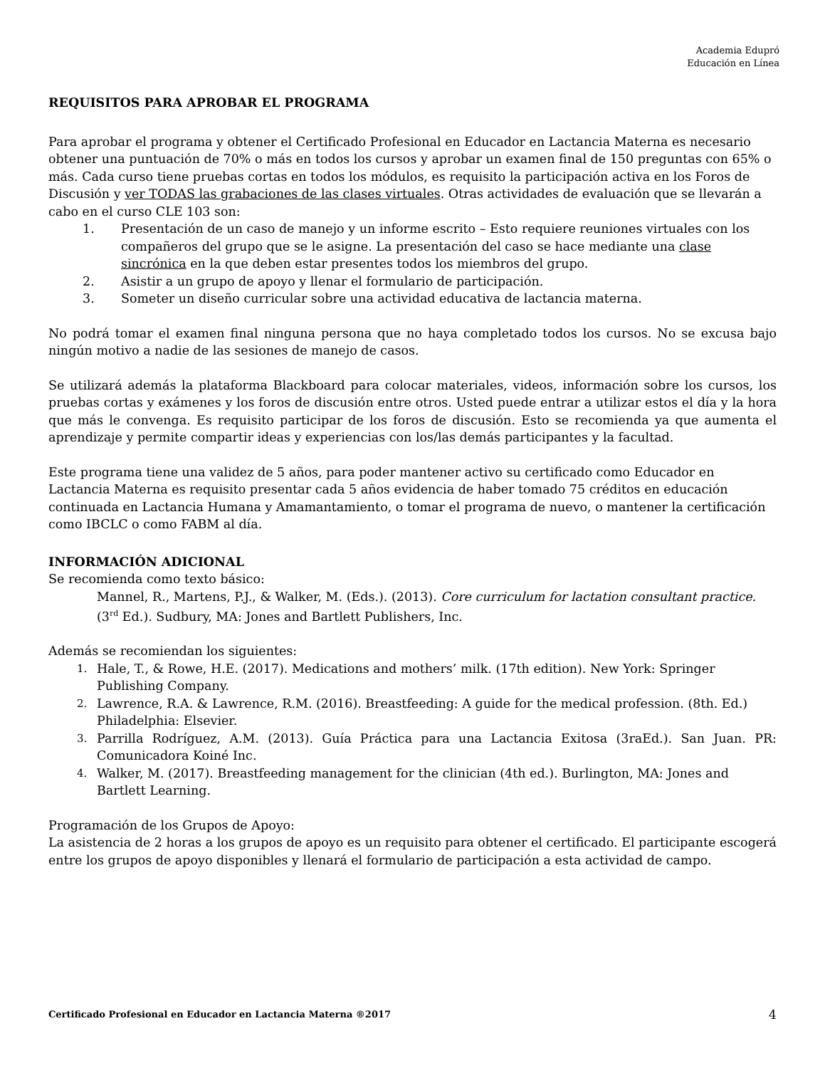Academia Edupró
Educación en Línea
REQUISITOS PARA APROBAR EL PROGRAMA
Para aprobar el programa y obtener el Certificado Profesional en Educador en Lactancia Materna es necesario obtener una puntuación de 70% o más en todos los cursos y aprobar un examen final de 150 preguntas con 65% o más. Cada curso tiene pruebas cortas en todos los módulos, es requisito la participación activa en los Foros de Discusión y ver TODAS las grabaciones de las clases virtuales. Otras actividades de evaluación que se llevarán a cabo en el curso CLE 103 son:
1. Presentación de un caso de manejo y un informe escrito – Esto requiere reuniones virtuales con los compañeros del grupo que se le asigne. La presentación del caso se hace mediante una clase sincrónica en la que deben estar presentes todos los miembros del grupo.
2. Asistir a un grupo de apoyo y llenar el formulario de participación.
3. Someter un diseño curricular sobre una actividad educativa de lactancia materna.
No podrá tomar el examen final ninguna persona que no haya completado todos los cursos. No se excusa bajo ningún motivo a nadie de las sesiones de manejo de casos.
Se utilizará además la plataforma Blackboard para colocar materiales, videos, información sobre los cursos, los pruebas cortas y exámenes y los foros de discusión entre otros. Usted puede entrar a utilizar estos el día y la hora que más le convenga. Es requisito participar de los foros de discusión. Esto se recomienda ya que aumenta el aprendizaje y permite compartir ideas y experiencias con los/las demás participantes y la facultad.
Este programa tiene una validez de 5 años, para poder mantener activo su certificado como Educador en Lactancia Materna es requisito presentar cada 5 años evidencia de haber tomado 75 créditos en educación continuada en Lactancia Humana y Amamantamiento, o tomar el programa de nuevo, o mantener la certificación como IBCLC o como FABM al día.
INFORMACIÓN ADICIONAL
Se recomienda como texto básico:
Mannel, R., Martens, P.J., & Walker, M. (Eds.). (2013). Core curriculum for lactation consultant practice. (3<sup>rd</sup> Ed.). Sudbury, MA: Jones and Bartlett Publishers, Inc.
Además se recomiendan los siguientes:
1. Hale, T., & Rowe, H.E. (2017). Medications and mothers’ milk. (17th edition). New York: Springer Publishing Company.
2. Lawrence, R.A. & Lawrence, R.M. (2016). Breastfeeding: A guide for the medical profession. (8th. Ed.) Philadelphia: Elsevier.
3. Parrilla Rodríguez, A.M. (2013). Guía Práctica para una Lactancia Exitosa (3raEd.). San Juan. PR: Comunicadora Koiné Inc.
4. Walker, M. (2017). Breastfeeding management for the clinician (4th ed.). Burlington, MA: Jones and Bartlett Learning.
Programación de los Grupos de Apoyo:
La asistencia de 2 horas a los grupos de apoyo es un requisito para obtener el certificado. El participante escogerá entre los grupos de apoyo disponibles y llenará el formulario de participación a esta actividad de campo.
Certificado Profesional en Educador en Lactancia Materna ®2017 4